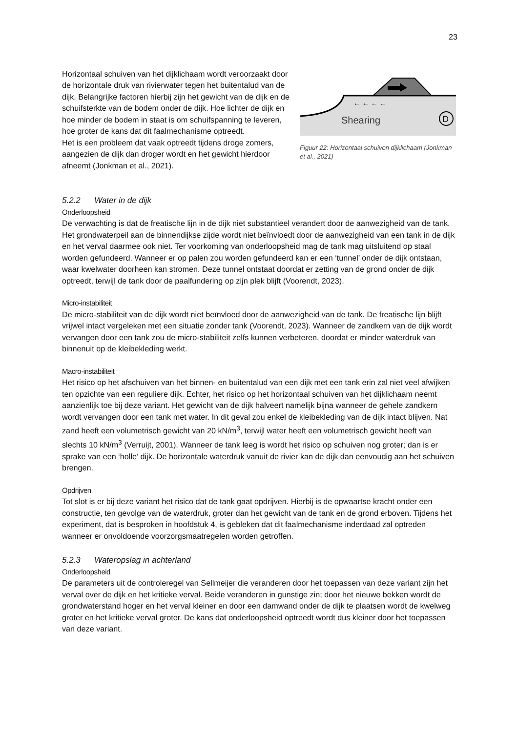23
Horizontaal schuiven van het dijklichaam wordt veroorzaakt door de horizontale druk van rivierwater tegen het buitentalud van de dijk. Belangrijke factoren hierbij zijn het gewicht van de dijk en de schuifsterkte van de bodem onder de dijk. Hoe lichter de dijk en hoe minder de bodem in staat is om schuifspanning te leveren, hoe groter de kans dat dit faalmechanisme optreedt.
Het is een probleem dat vaak optreedt tijdens droge zomers, aangezien de dijk dan droger wordt en het gewicht hierdoor afneemt (Jonkman et al., 2021).
← ← ← ←
Shearing
D
Figuur 22: Horizontaal schuiven dijklichaam (Jonkman et al., 2021)
5.2.2 Water in de dijk
Onderloopsheid
De verwachting is dat de freatische lijn in de dijk niet substantieel verandert door de aanwezigheid van de tank. Het grondwaterpeil aan de binnendijkse zijde wordt niet beïnvloedt door de aanwezigheid van een tank in de dijk en het verval daarmee ook niet. Ter voorkoming van onderloopsheid mag de tank mag uitsluitend op staal worden gefundeerd. Wanneer er op palen zou worden gefundeerd kan er een ‘tunnel’ onder de dijk ontstaan, waar kwelwater doorheen kan stromen. Deze tunnel ontstaat doordat er zetting van de grond onder de dijk optreedt, terwijl de tank door de paalfundering op zijn plek blijft (Voorendt, 2023).
Micro-instabiliteit
De micro-stabiliteit van de dijk wordt niet beïnvloed door de aanwezigheid van de tank. De freatische lijn blijft vrijwel intact vergeleken met een situatie zonder tank (Voorendt, 2023). Wanneer de zandkern van de dijk wordt vervangen door een tank zou de micro-stabiliteit zelfs kunnen verbeteren, doordat er minder waterdruk van binnenuit op de kleibekleding werkt.
Macro-instabiliteit
Het risico op het afschuiven van het binnen- en buitentalud van een dijk met een tank erin zal niet veel afwijken ten opzichte van een reguliere dijk. Echter, het risico op het horizontaal schuiven van het dijklichaam neemt aanzienlijk toe bij deze variant. Het gewicht van de dijk halveert namelijk bijna wanneer de gehele zandkern wordt vervangen door een tank met water. In dit geval zou enkel de kleibekleding van de dijk intact blijven. Nat zand heeft een volumetrisch gewicht van 20 kN/m<sup>3</sup>, terwijl water heeft een volumetrisch gewicht heeft van slechts 10 kN/m<sup>3</sup> (Verruijt, 2001). Wanneer de tank leeg is wordt het risico op schuiven nog groter; dan is er sprake van een ‘holle’ dijk. De horizontale waterdruk vanuit de rivier kan de dijk dan eenvoudig aan het schuiven brengen.
Opdrijven
Tot slot is er bij deze variant het risico dat de tank gaat opdrijven. Hierbij is de opwaartse kracht onder een constructie, ten gevolge van de waterdruk, groter dan het gewicht van de tank en de grond erboven. Tijdens het experiment, dat is besproken in hoofdstuk 4, is gebleken dat dit faalmechanisme inderdaad zal optreden wanneer er onvoldoende voorzorgsmaatregelen worden getroffen.
5.2.3 Wateropslag in achterland
Onderloopsheid
De parameters uit de controleregel van Sellmeijer die veranderen door het toepassen van deze variant zijn het verval over de dijk en het kritieke verval. Beide veranderen in gunstige zin; door het nieuwe bekken wordt de grondwaterstand hoger en het verval kleiner en door een damwand onder de dijk te plaatsen wordt de kwelweg groter en het kritieke verval groter. De kans dat onderloopsheid optreedt wordt dus kleiner door het toepassen van deze variant.